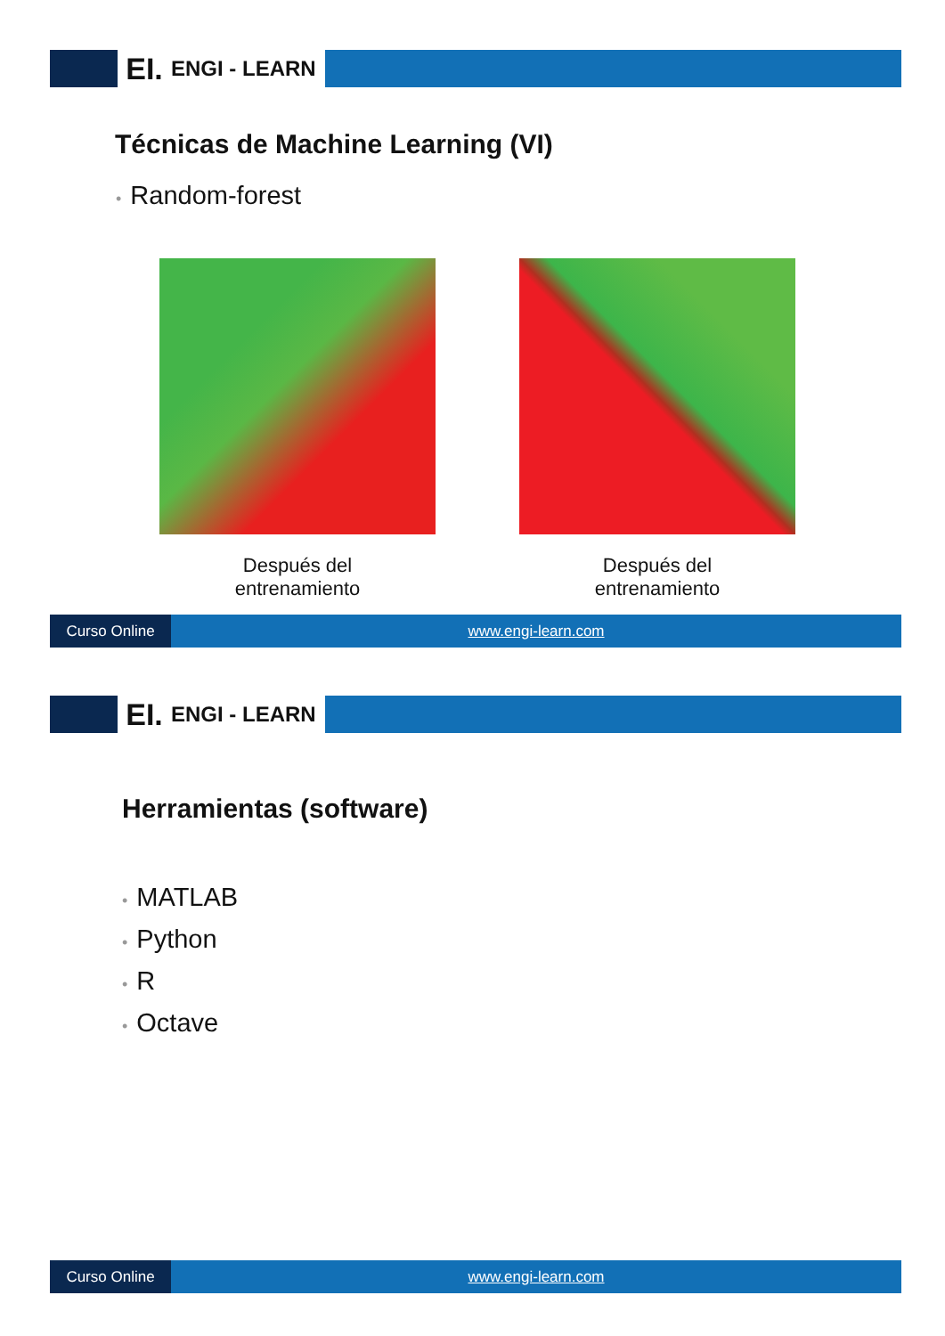EI.
ENGI - LEARN
Técnicas de Machine Learning (VI)
• Random-forest
Después del
entrenamiento
Después del
entrenamiento
Curso Online www.engi-learn.com
EI.
ENGI - LEARN
Herramientas (software)
• MATLAB
• Python
• R
• Octave
Curso Online www.engi-learn.com